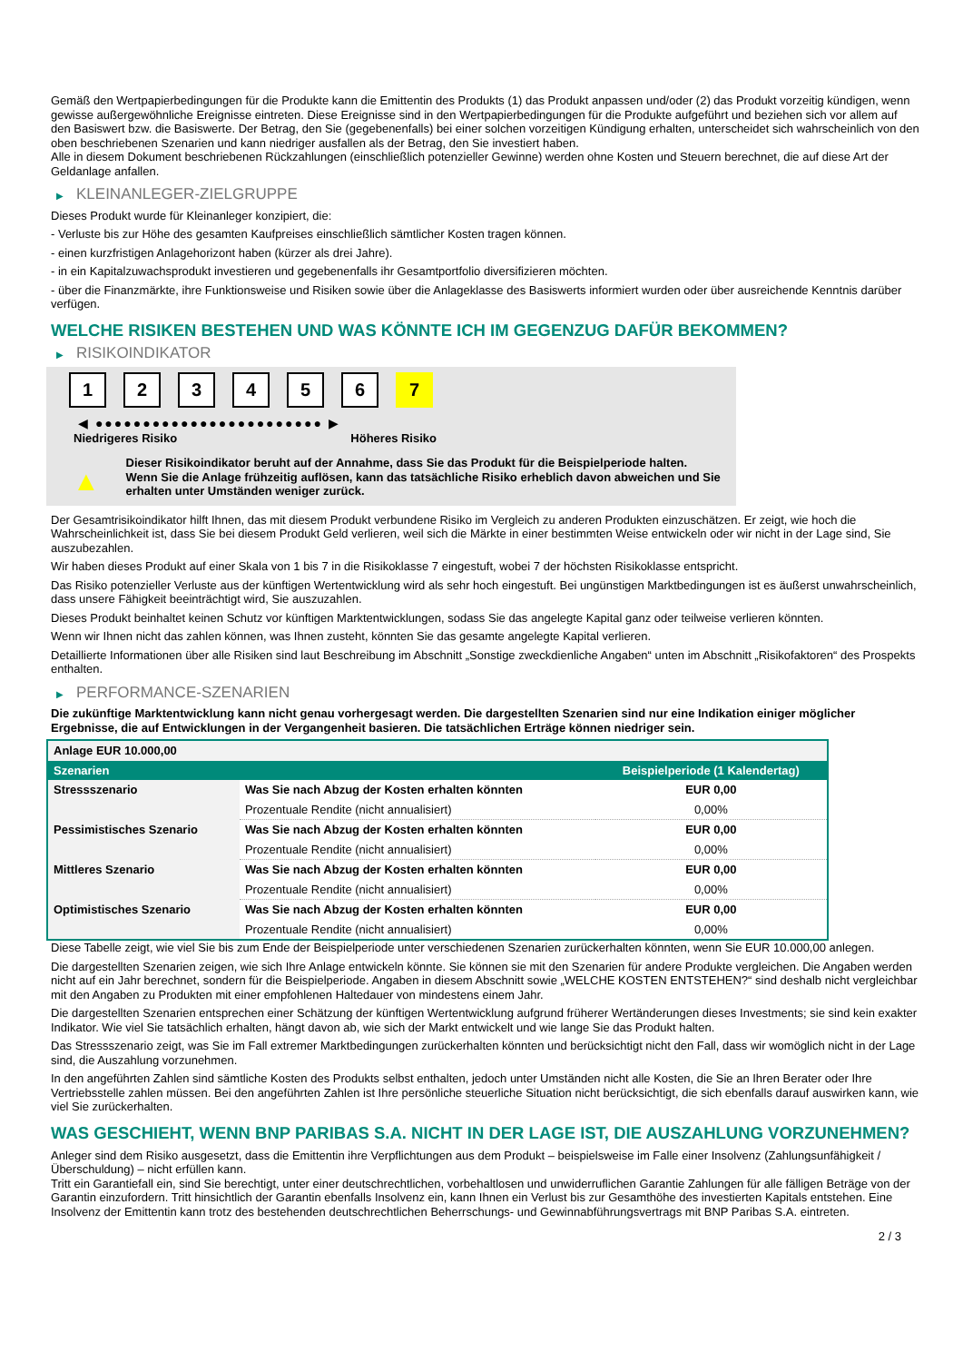Gemäß den Wertpapierbedingungen für die Produkte kann die Emittentin des Produkts (1) das Produkt anpassen und/oder (2) das Produkt vorzeitig kündigen, wenn gewisse außergewöhnliche Ereignisse eintreten. Diese Ereignisse sind in den Wertpapierbedingungen für die Produkte aufgeführt und beziehen sich vor allem auf den Basiswert bzw. die Basiswerte. Der Betrag, den Sie (gegebenenfalls) bei einer solchen vorzeitigen Kündigung erhalten, unterscheidet sich wahrscheinlich von den oben beschriebenen Szenarien und kann niedriger ausfallen als der Betrag, den Sie investiert haben.
Alle in diesem Dokument beschriebenen Rückzahlungen (einschließlich potenzieller Gewinne) werden ohne Kosten und Steuern berechnet, die auf diese Art der Geldanlage anfallen.
▶ KLEINANLEGER-ZIELGRUPPE
Dieses Produkt wurde für Kleinanleger konzipiert, die:
- Verluste bis zur Höhe des gesamten Kaufpreises einschließlich sämtlicher Kosten tragen können.
- einen kurzfristigen Anlagehorizont haben (kürzer als drei Jahre).
- in ein Kapitalzuwachsprodukt investieren und gegebenenfalls ihr Gesamtportfolio diversifizieren möchten.
- über die Finanzmärkte, ihre Funktionsweise und Risiken sowie über die Anlageklasse des Basiswerts informiert wurden oder über ausreichende Kenntnis darüber verfügen.
WELCHE RISIKEN BESTEHEN UND WAS KÖNNTE ICH IM GEGENZUG DAFÜR BEKOMMEN?
▶ RISIKOINDIKATOR
1 2 3 4 5 6 7
◀ ●●●●●●●●●●●●●●●●●●●●●●●● ▶
Niedrigeres Risiko Höheres Risiko
▲
Dieser Risikoindikator beruht auf der Annahme, dass Sie das Produkt für die Beispielperiode halten.
Wenn Sie die Anlage frühzeitig auflösen, kann das tatsächliche Risiko erheblich davon abweichen und Sie erhalten unter Umständen weniger zurück.
Der Gesamtrisikoindikator hilft Ihnen, das mit diesem Produkt verbundene Risiko im Vergleich zu anderen Produkten einzuschätzen. Er zeigt, wie hoch die Wahrscheinlichkeit ist, dass Sie bei diesem Produkt Geld verlieren, weil sich die Märkte in einer bestimmten Weise entwickeln oder wir nicht in der Lage sind, Sie auszubezahlen.
Wir haben dieses Produkt auf einer Skala von 1 bis 7 in die Risikoklasse 7 eingestuft, wobei 7 der höchsten Risikoklasse entspricht.
Das Risiko potenzieller Verluste aus der künftigen Wertentwicklung wird als sehr hoch eingestuft. Bei ungünstigen Marktbedingungen ist es äußerst unwahrscheinlich, dass unsere Fähigkeit beeinträchtigt wird, Sie auszuzahlen.
Dieses Produkt beinhaltet keinen Schutz vor künftigen Marktentwicklungen, sodass Sie das angelegte Kapital ganz oder teilweise verlieren könnten.
Wenn wir Ihnen nicht das zahlen können, was Ihnen zusteht, könnten Sie das gesamte angelegte Kapital verlieren.
Detaillierte Informationen über alle Risiken sind laut Beschreibung im Abschnitt „Sonstige zweckdienliche Angaben“ unten im Abschnitt „Risikofaktoren“ des Prospekts enthalten.
▶ PERFORMANCE-SZENARIEN
Die zukünftige Marktentwicklung kann nicht genau vorhergesagt werden. Die dargestellten Szenarien sind nur eine Indikation einiger möglicher Ergebnisse, die auf Entwicklungen in der Vergangenheit basieren. Die tatsächlichen Erträge können niedriger sein.
| Anlage EUR 10.000,00 | | |
| Szenarien | | Beispielperiode (1 Kalendertag) |
| Stressszenario | Was Sie nach Abzug der Kosten erhalten könnten | EUR 0,00 |
| | Prozentuale Rendite (nicht annualisiert) | 0,00% |
| Pessimistisches Szenario | Was Sie nach Abzug der Kosten erhalten könnten | EUR 0,00 |
| | Prozentuale Rendite (nicht annualisiert) | 0,00% |
| Mittleres Szenario | Was Sie nach Abzug der Kosten erhalten könnten | EUR 0,00 |
| | Prozentuale Rendite (nicht annualisiert) | 0,00% |
| Optimistisches Szenario | Was Sie nach Abzug der Kosten erhalten könnten | EUR 0,00 |
| | Prozentuale Rendite (nicht annualisiert) | 0,00% |
Diese Tabelle zeigt, wie viel Sie bis zum Ende der Beispielperiode unter verschiedenen Szenarien zurückerhalten könnten, wenn Sie EUR 10.000,00 anlegen.
Die dargestellten Szenarien zeigen, wie sich Ihre Anlage entwickeln könnte. Sie können sie mit den Szenarien für andere Produkte vergleichen. Die Angaben werden nicht auf ein Jahr berechnet, sondern für die Beispielperiode. Angaben in diesem Abschnitt sowie „WELCHE KOSTEN ENTSTEHEN?“ sind deshalb nicht vergleichbar mit den Angaben zu Produkten mit einer empfohlenen Haltedauer von mindestens einem Jahr.
Die dargestellten Szenarien entsprechen einer Schätzung der künftigen Wertentwicklung aufgrund früherer Wertänderungen dieses Investments; sie sind kein exakter Indikator. Wie viel Sie tatsächlich erhalten, hängt davon ab, wie sich der Markt entwickelt und wie lange Sie das Produkt halten.
Das Stressszenario zeigt, was Sie im Fall extremer Marktbedingungen zurückerhalten könnten und berücksichtigt nicht den Fall, dass wir womöglich nicht in der Lage sind, die Auszahlung vorzunehmen.
In den angeführten Zahlen sind sämtliche Kosten des Produkts selbst enthalten, jedoch unter Umständen nicht alle Kosten, die Sie an Ihren Berater oder Ihre Vertriebsstelle zahlen müssen. Bei den angeführten Zahlen ist Ihre persönliche steuerliche Situation nicht berücksichtigt, die sich ebenfalls darauf auswirken kann, wie viel Sie zurückerhalten.
WAS GESCHIEHT, WENN BNP PARIBAS S.A. NICHT IN DER LAGE IST, DIE AUSZAHLUNG VORZUNEHMEN?
Anleger sind dem Risiko ausgesetzt, dass die Emittentin ihre Verpflichtungen aus dem Produkt – beispielsweise im Falle einer Insolvenz (Zahlungsunfähigkeit / Überschuldung) – nicht erfüllen kann.
Tritt ein Garantiefall ein, sind Sie berechtigt, unter einer deutschrechtlichen, vorbehaltlosen und unwiderruflichen Garantie Zahlungen für alle fälligen Beträge von der Garantin einzufordern. Tritt hinsichtlich der Garantin ebenfalls Insolvenz ein, kann Ihnen ein Verlust bis zur Gesamthöhe des investierten Kapitals entstehen. Eine Insolvenz der Emittentin kann trotz des bestehenden deutschrechtlichen Beherrschungs- und Gewinnabführungsvertrags mit BNP Paribas S.A. eintreten.
2 / 3